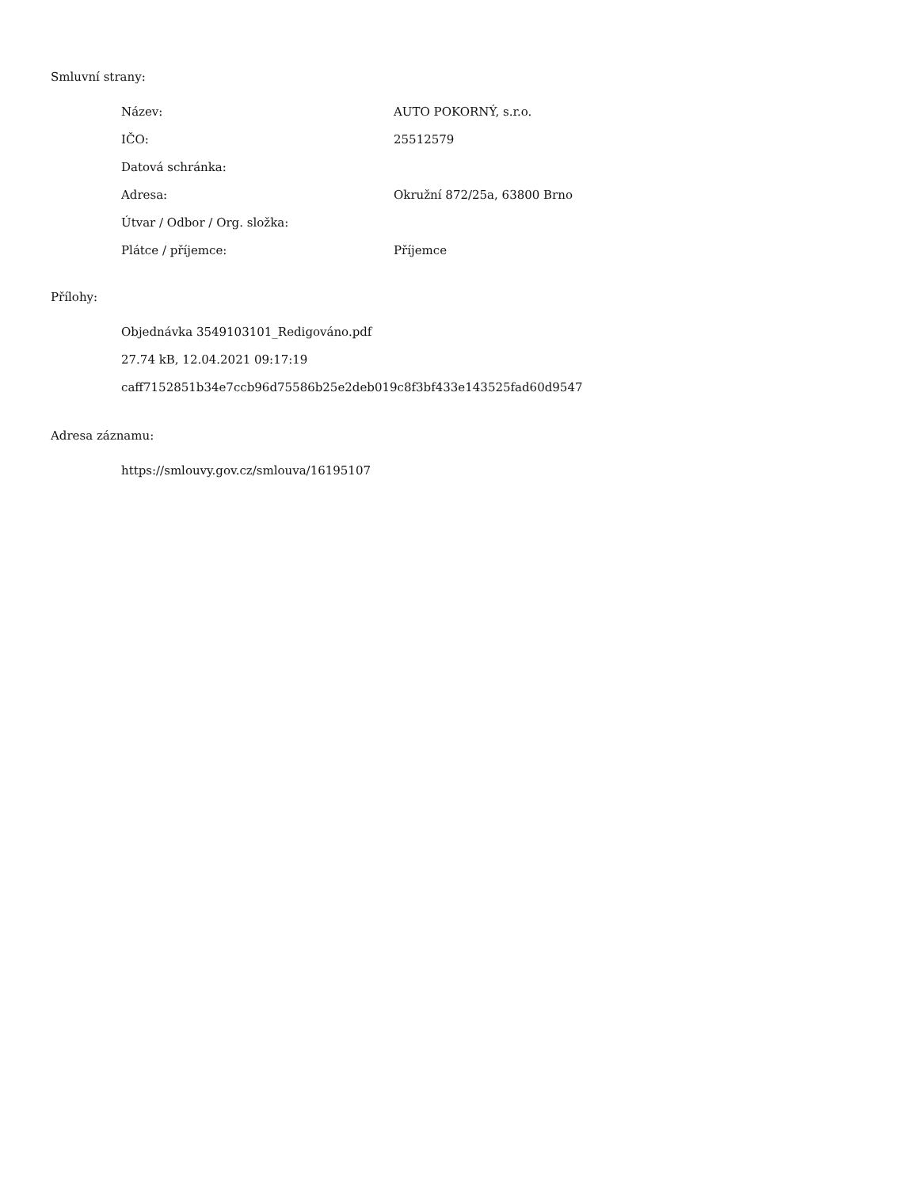Smluvní strany:
| Název: | AUTO POKORNÝ, s.r.o. |
| IČO: | 25512579 |
| Datová schránka: | |
| Adresa: | Okružní 872/25a, 63800 Brno |
| Útvar / Odbor / Org. složka: | |
| Plátce / příjemce: | Příjemce |
Přílohy:
Objednávka 3549103101_Redigováno.pdf
27.74 kB, 12.04.2021 09:17:19
caff7152851b34e7ccb96d75586b25e2deb019c8f3bf433e143525fad60d9547
Adresa záznamu:
https://smlouvy.gov.cz/smlouva/16195107